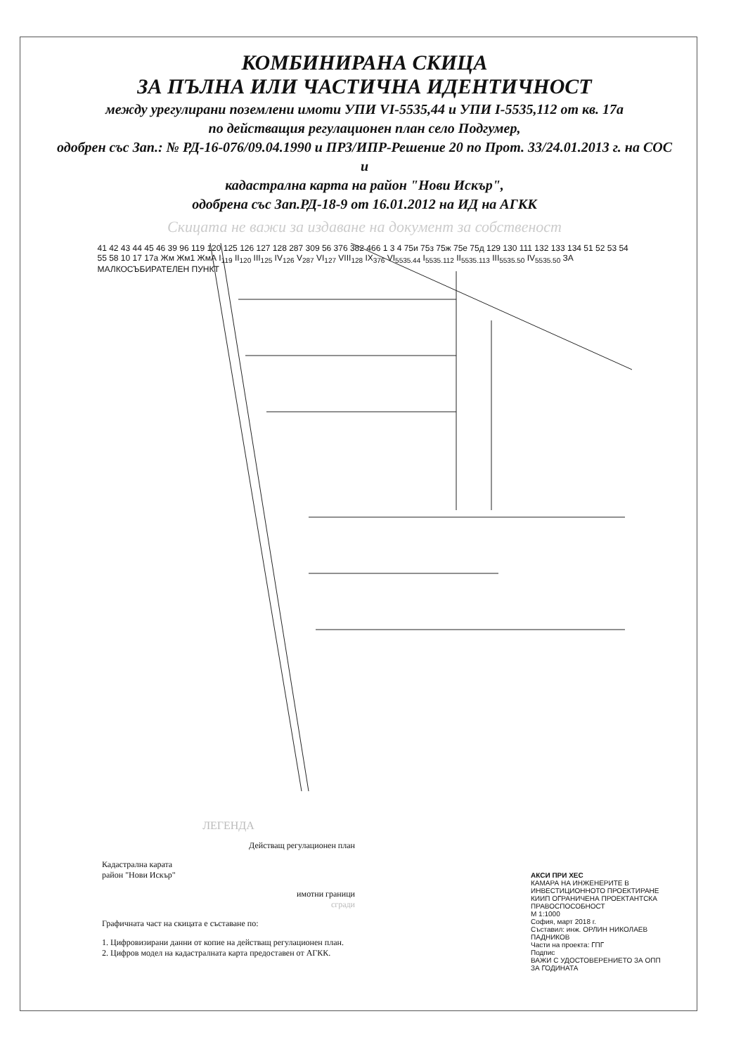КОМБИНИРАНА СКИЦА
ЗА ПЪЛНА ИЛИ ЧАСТИЧНА ИДЕНТИЧНОСТ
между урегулирани поземлени имоти УПИ VI-5535,44 и УПИ I-5535,112 от кв. 17а
по действащия регулационен план село Подгумер,
одобрен със Зап.: № РД-16-076/09.04.1990 и ПРЗ/ИПР-Решение 20 по Прот. 33/24.01.2013 г. на СОС
и
кадастрална карта на район "Нови Искър",
одобрена със Зап.РД-18-9 от 16.01.2012 на ИД на АГКК
Скицата не важи за издаване на документ за собственост
41 42 43 44 45 46 39 96 119 120 125 126 127 128 287 309 56 376 382 466 1 3 4 75и 75з 75ж 75е 75д 129 130 111 132 133 134 51 52 53 54 55 58 10 17 17а Жм Жм1 ЖмА I<sub>119</sub> II<sub>120</sub> III<sub>125</sub> IV<sub>126</sub> V<sub>287</sub> VI<sub>127</sub> VIII<sub>128</sub> IX<sub>376</sub> VI<sub>5535.44</sub> I<sub>5535.112</sub> II<sub>5535.113</sub> III<sub>5535.50</sub> IV<sub>5535.50</sub> ЗА МАЛКОСЪБИРАТЕЛЕН ПУНКТ
ЛЕГЕНДА
Действащ регулационен план
Кадастрална карата
район "Нови Искър"
имотни граници
сгради
Графичната част на скицата е съставане по:
1. Цифровизирани данни от копие на действащ регулационен план.
2. Цифров модел на кадастралната карта предоставен от АГКК.
АКСИ ПРИ ХЕС
КАМАРА НА ИНЖЕНЕРИТЕ В ИНВЕСТИЦИОННОТО ПРОЕКТИРАНЕ
КИИП ОГРАНИЧЕНА ПРОЕКТАНТСКА ПРАВОСПОСОБНОСТ
М 1:1000
София, март 2018 г.
Съставил: инж. ОРЛИН НИКОЛАЕВ ПАДНИКОВ
Части на проекта: ГПГ
Подпис
ВАЖИ С УДОСТОВЕРЕНИЕТО ЗА ОПП ЗА ГОДИНАТА